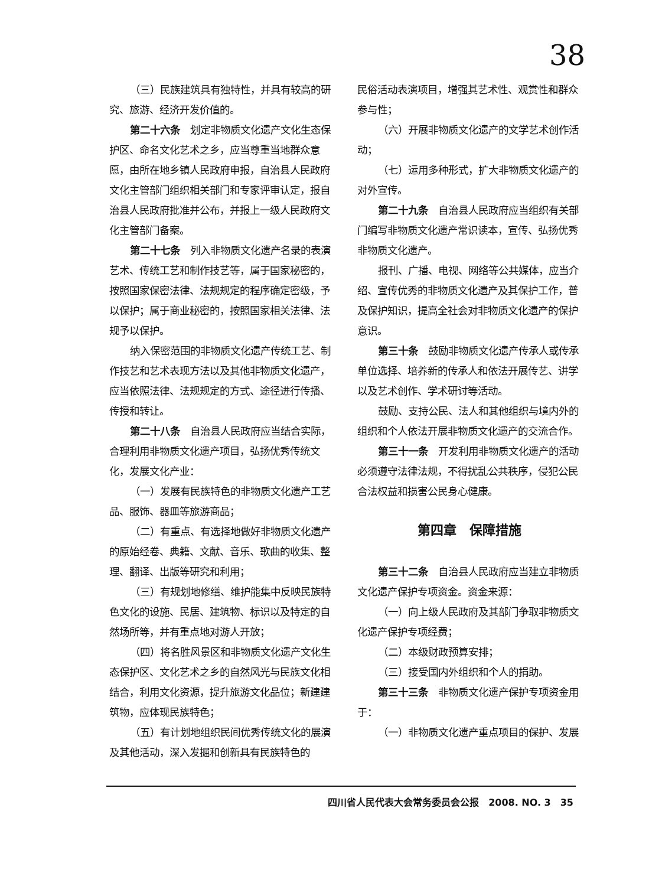38
（三）民族建筑具有独特性，并具有较高的研究、旅游、经济开发价值的。
第二十六条　划定非物质文化遗产文化生态保护区、命名文化艺术之乡，应当尊重当地群众意愿，由所在地乡镇人民政府申报，自治县人民政府文化主管部门组织相关部门和专家评审认定，报自治县人民政府批准并公布，并报上一级人民政府文化主管部门备案。
第二十七条　列入非物质文化遗产名录的表演艺术、传统工艺和制作技艺等，属于国家秘密的，按照国家保密法律、法规规定的程序确定密级，予以保护；属于商业秘密的，按照国家相关法律、法规予以保护。
纳入保密范围的非物质文化遗产传统工艺、制作技艺和艺术表现方法以及其他非物质文化遗产，应当依照法律、法规规定的方式、途径进行传播、传授和转让。
第二十八条　自治县人民政府应当结合实际，合理利用非物质文化遗产项目，弘扬优秀传统文化，发展文化产业：
（一）发展有民族特色的非物质文化遗产工艺品、服饰、器皿等旅游商品；
（二）有重点、有选择地做好非物质文化遗产的原始经卷、典籍、文献、音乐、歌曲的收集、整理、翻译、出版等研究和利用；
（三）有规划地修缮、维护能集中反映民族特色文化的设施、民居、建筑物、标识以及特定的自然场所等，并有重点地对游人开放；
（四）将名胜风景区和非物质文化遗产文化生态保护区、文化艺术之乡的自然风光与民族文化相结合，利用文化资源，提升旅游文化品位；新建建筑物，应体现民族特色；
（五）有计划地组织民间优秀传统文化的展演及其他活动，深入发掘和创新具有民族特色的
民俗活动表演项目，增强其艺术性、观赏性和群众参与性；
（六）开展非物质文化遗产的文学艺术创作活动；
（七）运用多种形式，扩大非物质文化遗产的对外宣传。
第二十九条　自治县人民政府应当组织有关部门编写非物质文化遗产常识读本，宣传、弘扬优秀非物质文化遗产。
报刊、广播、电视、网络等公共媒体，应当介绍、宣传优秀的非物质文化遗产及其保护工作，普及保护知识，提高全社会对非物质文化遗产的保护意识。
第三十条　鼓励非物质文化遗产传承人或传承单位选择、培养新的传承人和依法开展传艺、讲学以及艺术创作、学术研讨等活动。
鼓励、支持公民、法人和其他组织与境内外的组织和个人依法开展非物质文化遗产的交流合作。
第三十一条　开发利用非物质文化遗产的活动必须遵守法律法规，不得扰乱公共秩序，侵犯公民合法权益和损害公民身心健康。
第四章　保障措施
第三十二条　自治县人民政府应当建立非物质文化遗产保护专项资金。资金来源：
（一）向上级人民政府及其部门争取非物质文化遗产保护专项经费；
（二）本级财政预算安排；
（三）接受国内外组织和个人的捐助。
第三十三条　非物质文化遗产保护专项资金用于：
（一）非物质文化遗产重点项目的保护、发展
四川省人民代表大会常务委员会公报　2008. NO. 3　35